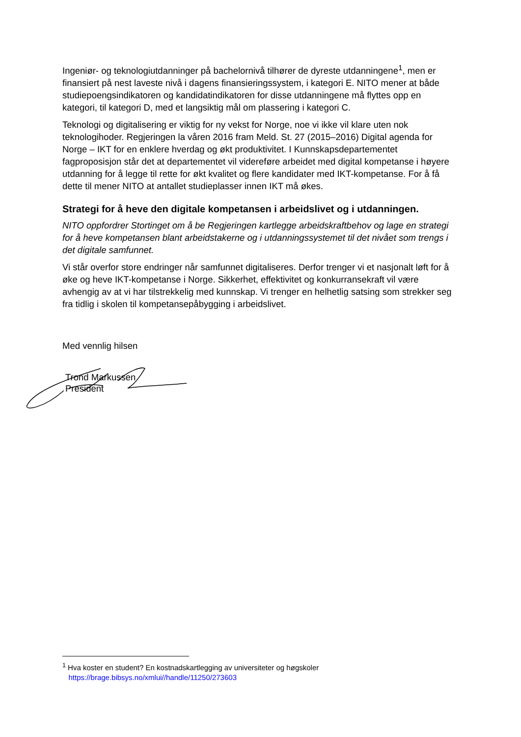Ingeniør- og teknologiutdanninger på bachelornivå tilhører de dyreste utdanningene<sup>1</sup>, men er finansiert på nest laveste nivå i dagens finansieringssystem, i kategori E. NITO mener at både studiepoengsindikatoren og kandidatindikatoren for disse utdanningene må flyttes opp en kategori, til kategori D, med et langsiktig mål om plassering i kategori C.
Teknologi og digitalisering er viktig for ny vekst for Norge, noe vi ikke vil klare uten nok teknologihoder. Regjeringen la våren 2016 fram Meld. St. 27 (2015–2016) Digital agenda for Norge – IKT for en enklere hverdag og økt produktivitet. I Kunnskapsdepartementet fagproposisjon står det at departementet vil videreføre arbeidet med digital kompetanse i høyere utdanning for å legge til rette for økt kvalitet og flere kandidater med IKT-kompetanse. For å få dette til mener NITO at antallet studieplasser innen IKT må økes.
Strategi for å heve den digitale kompetansen i arbeidslivet og i utdanningen.
NITO oppfordrer Stortinget om å be Regjeringen kartlegge arbeidskraftbehov og lage en strategi for å heve kompetansen blant arbeidstakerne og i utdanningssystemet til det nivået som trengs i det digitale samfunnet.
Vi står overfor store endringer når samfunnet digitaliseres. Derfor trenger vi et nasjonalt løft for å øke og heve IKT-kompetanse i Norge. Sikkerhet, effektivitet og konkurransekraft vil være avhengig av at vi har tilstrekkelig med kunnskap. Vi trenger en helhetlig satsing som strekker seg fra tidlig i skolen til kompetansepåbygging i arbeidslivet.
Med vennlig hilsen
Trond Markussen
President
<sup>1</sup> Hva koster en student? En kostnadskartlegging av universiteter og høgskoler
https://brage.bibsys.no/xmlui//handle/11250/273603